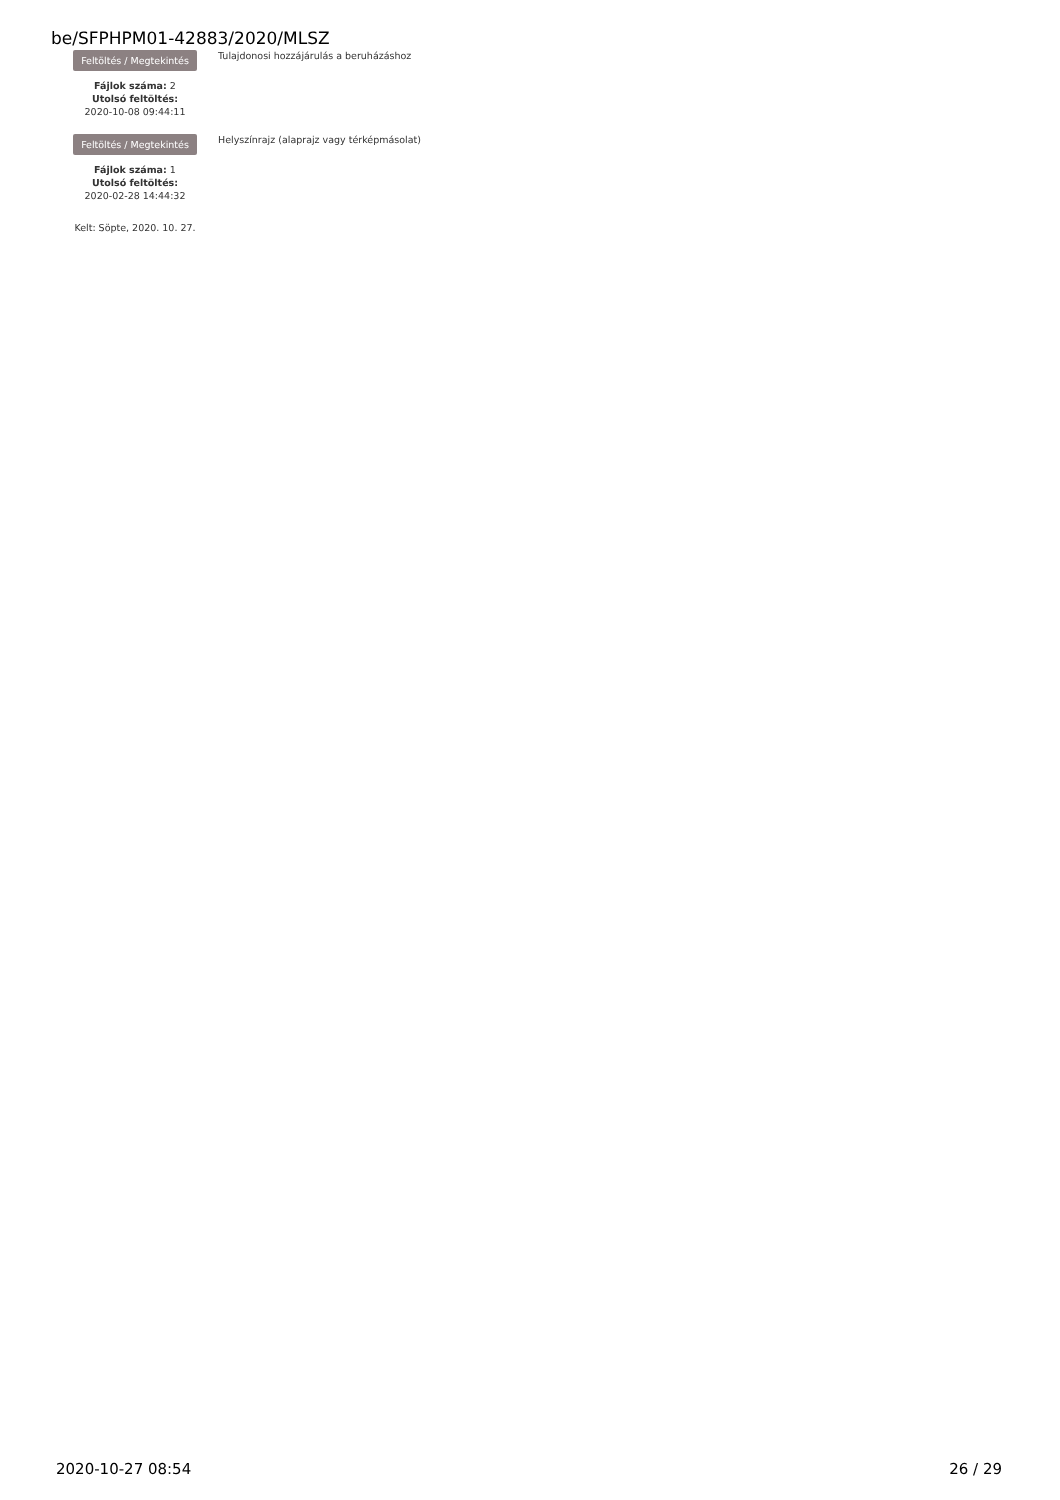be/SFPHPM01-42883/2020/MLSZ
Feltöltés / Megtekintés
Fájlok száma: 2
Utolsó feltöltés:
2020-10-08 09:44:11
Tulajdonosi hozzájárulás a beruházáshoz
Feltöltés / Megtekintés
Fájlok száma: 1
Utolsó feltöltés:
2020-02-28 14:44:32
Helyszínrajz (alaprajz vagy térképmásolat)
Kelt: Söpte, 2020. 10. 27.
2020-10-27 08:54 26 / 29